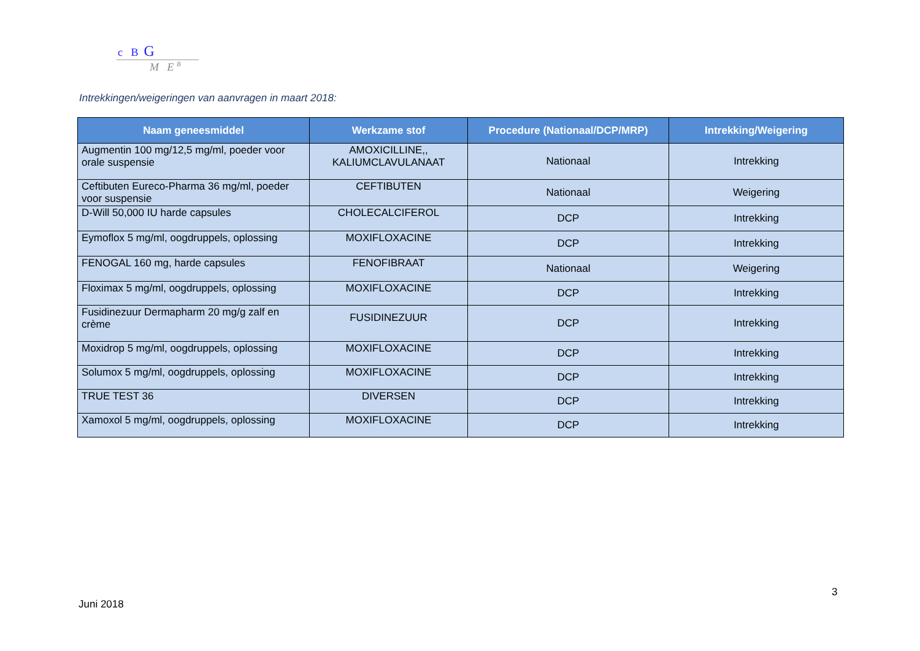c B G
M E <sup>B</sup>
Intrekkingen/weigeringen van aanvragen in maart 2018:
| Naam geneesmiddel | Werkzame stof | Procedure (Nationaal/DCP/MRP) | Intrekking/Weigering |
| --- | --- | --- | --- |
| Augmentin 100 mg/12,5 mg/ml, poeder voor orale suspensie | AMOXICILLINE,, KALIUMCLAVULANAAT | Nationaal | Intrekking |
| Ceftibuten Eureco-Pharma 36 mg/ml, poeder voor suspensie | CEFTIBUTEN | Nationaal | Weigering |
| D-Will 50,000 IU harde capsules | CHOLECALCIFEROL | DCP | Intrekking |
| Eymoflox 5 mg/ml, oogdruppels, oplossing | MOXIFLOXACINE | DCP | Intrekking |
| FENOGAL 160 mg, harde capsules | FENOFIBRAAT | Nationaal | Weigering |
| Floximax 5 mg/ml, oogdruppels, oplossing | MOXIFLOXACINE | DCP | Intrekking |
| Fusidinezuur Dermapharm 20 mg/g zalf en crème | FUSIDINEZUUR | DCP | Intrekking |
| Moxidrop 5 mg/ml, oogdruppels, oplossing | MOXIFLOXACINE | DCP | Intrekking |
| Solumox 5 mg/ml, oogdruppels, oplossing | MOXIFLOXACINE | DCP | Intrekking |
| TRUE TEST 36 | DIVERSEN | DCP | Intrekking |
| Xamoxol 5 mg/ml, oogdruppels, oplossing | MOXIFLOXACINE | DCP | Intrekking |
3
Juni 2018